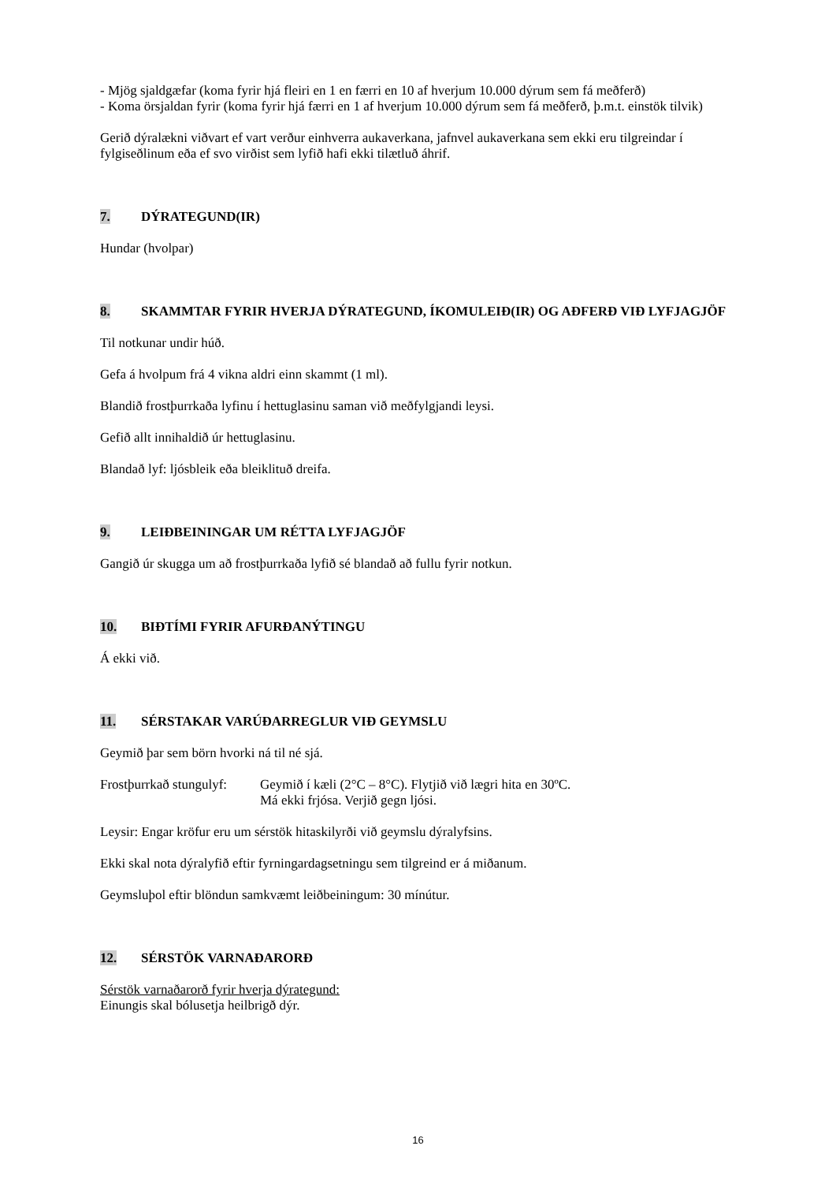- Mjög sjaldgæfar (koma fyrir hjá fleiri en 1 en færri en 10 af hverjum 10.000 dýrum sem fá meðferð)
- Koma örsjaldan fyrir (koma fyrir hjá færri en 1 af hverjum 10.000 dýrum sem fá meðferð, þ.m.t. einstök tilvik)
Gerið dýralækni viðvart ef vart verður einhverra aukaverkana, jafnvel aukaverkana sem ekki eru tilgreindar í fylgiseðlinum eða ef svo virðist sem lyfið hafi ekki tilætluð áhrif.
7. DÝRATEGUND(IR)
Hundar (hvolpar)
8. SKAMMTAR FYRIR HVERJA DÝRATEGUND, ÍKOMULEIÐ(IR) OG AÐFERÐ VIÐ LYFJAGJÖF
Til notkunar undir húð.
Gefa á hvolpum frá 4 vikna aldri einn skammt (1 ml).
Blandið frostþurrkaða lyfinu í hettuglasinu saman við meðfylgjandi leysi.
Gefið allt innihaldið úr hettuglasinu.
Blandað lyf: ljósbleik eða bleiklituð dreifa.
9. LEIÐBEININGAR UM RÉTTA LYFJAGJÖF
Gangið úr skugga um að frostþurrkaða lyfið sé blandað að fullu fyrir notkun.
10. BIÐTÍMI FYRIR AFURÐANÝTINGU
Á ekki við.
11. SÉRSTAKAR VARÚÐARREGLUR VIÐ GEYMSLU
Geymið þar sem börn hvorki ná til né sjá.
Frostþurrkað stungulyf: Geymið í kæli (2°C – 8°C). Flytjið við lægri hita en 30ºC.
Má ekki frjósa. Verjið gegn ljósi.
Leysir: Engar kröfur eru um sérstök hitaskilyrði við geymslu dýralyfsins.
Ekki skal nota dýralyfið eftir fyrningardagsetningu sem tilgreind er á miðanum.
Geymsluþol eftir blöndun samkvæmt leiðbeiningum: 30 mínútur.
12. SÉRSTÖK VARNAÐARORÐ
Sérstök varnaðarorð fyrir hverja dýrategund:
Einungis skal bólusetja heilbrigð dýr.
16